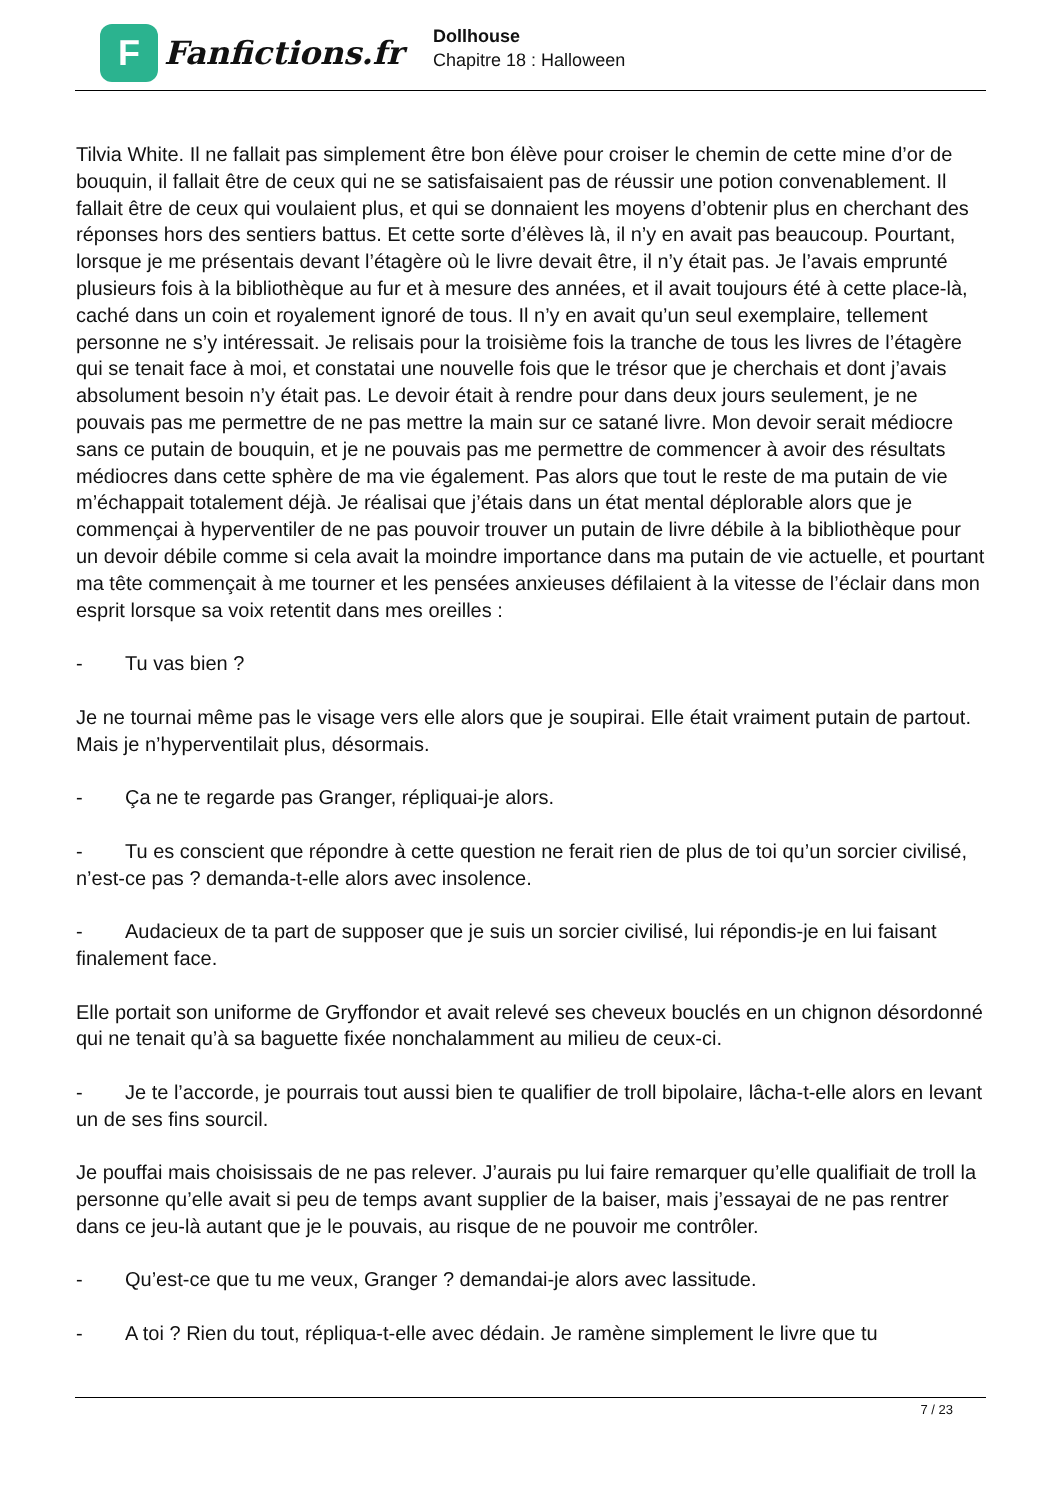F
Fanfictions.fr
Dollhouse
Chapitre 18 : Halloween
Tilvia White. Il ne fallait pas simplement être bon élève pour croiser le chemin de cette mine d’or de bouquin, il fallait être de ceux qui ne se satisfaisaient pas de réussir une potion convenablement. Il fallait être de ceux qui voulaient plus, et qui se donnaient les moyens d’obtenir plus en cherchant des réponses hors des sentiers battus. Et cette sorte d’élèves là, il n’y en avait pas beaucoup. Pourtant, lorsque je me présentais devant l’étagère où le livre devait être, il n’y était pas. Je l’avais emprunté plusieurs fois à la bibliothèque au fur et à mesure des années, et il avait toujours été à cette place-là, caché dans un coin et royalement ignoré de tous. Il n’y en avait qu’un seul exemplaire, tellement personne ne s’y intéressait. Je relisais pour la troisième fois la tranche de tous les livres de l’étagère qui se tenait face à moi, et constatai une nouvelle fois que le trésor que je cherchais et dont j’avais absolument besoin n’y était pas. Le devoir était à rendre pour dans deux jours seulement, je ne pouvais pas me permettre de ne pas mettre la main sur ce satané livre. Mon devoir serait médiocre sans ce putain de bouquin, et je ne pouvais pas me permettre de commencer à avoir des résultats médiocres dans cette sphère de ma vie également. Pas alors que tout le reste de ma putain de vie m’échappait totalement déjà. Je réalisai que j’étais dans un état mental déplorable alors que je commençai à hyperventiler de ne pas pouvoir trouver un putain de livre débile à la bibliothèque pour un devoir débile comme si cela avait la moindre importance dans ma putain de vie actuelle, et pourtant ma tête commençait à me tourner et les pensées anxieuses défilaient à la vitesse de l’éclair dans mon esprit lorsque sa voix retentit dans mes oreilles :
- Tu vas bien ?
Je ne tournai même pas le visage vers elle alors que je soupirai. Elle était vraiment putain de partout. Mais je n’hyperventilait plus, désormais.
- Ça ne te regarde pas Granger, répliquai-je alors.
- Tu es conscient que répondre à cette question ne ferait rien de plus de toi qu’un sorcier civilisé, n’est-ce pas ? demanda-t-elle alors avec insolence.
- Audacieux de ta part de supposer que je suis un sorcier civilisé, lui répondis-je en lui faisant finalement face.
Elle portait son uniforme de Gryffondor et avait relevé ses cheveux bouclés en un chignon désordonné qui ne tenait qu’à sa baguette fixée nonchalamment au milieu de ceux-ci.
- Je te l’accorde, je pourrais tout aussi bien te qualifier de troll bipolaire, lâcha-t-elle alors en levant un de ses fins sourcil.
Je pouffai mais choisissais de ne pas relever. J’aurais pu lui faire remarquer qu’elle qualifiait de troll la personne qu’elle avait si peu de temps avant supplier de la baiser, mais j’essayai de ne pas rentrer dans ce jeu-là autant que je le pouvais, au risque de ne pouvoir me contrôler.
- Qu’est-ce que tu me veux, Granger ? demandai-je alors avec lassitude.
- A toi ? Rien du tout, répliqua-t-elle avec dédain. Je ramène simplement le livre que tu
7 / 23